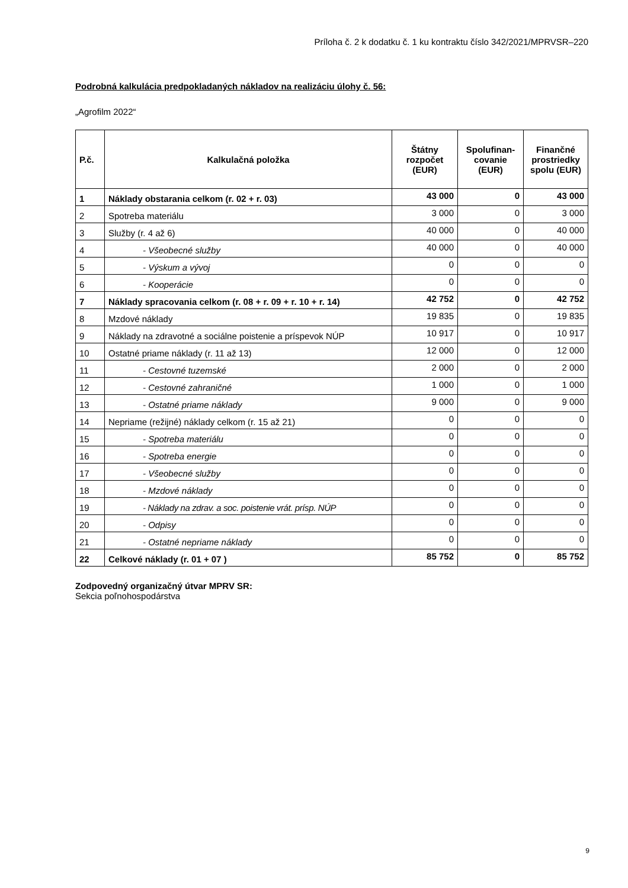Príloha č. 2 k dodatku č. 1 ku kontraktu číslo 342/2021/MPRVSR–220
Podrobná kalkulácia predpokladaných nákladov na realizáciu úlohy č. 56:
„Agrofilm 2022“
| P.č. | Kalkulačná položka | Štátny rozpočet (EUR) | Spolufinan-covanie (EUR) | Finančné prostriedky spolu (EUR) |
| --- | --- | --- | --- | --- |
| 1 | Náklady obstarania celkom (r. 02 + r. 03) | 43 000 | 0 | 43 000 |
| 2 | Spotreba materiálu | 3 000 | 0 | 3 000 |
| 3 | Služby (r. 4 až 6) | 40 000 | 0 | 40 000 |
| 4 | - Všeobecné služby | 40 000 | 0 | 40 000 |
| 5 | - Výskum a vývoj | 0 | 0 | 0 |
| 6 | - Kooperácie | 0 | 0 | 0 |
| 7 | Náklady spracovania celkom (r. 08 + r. 09 + r. 10 + r. 14) | 42 752 | 0 | 42 752 |
| 8 | Mzdové náklady | 19 835 | 0 | 19 835 |
| 9 | Náklady na zdravotné a sociálne poistenie a príspevok NÚP | 10 917 | 0 | 10 917 |
| 10 | Ostatné priame náklady (r. 11 až 13) | 12 000 | 0 | 12 000 |
| 11 | - Cestovné tuzemské | 2 000 | 0 | 2 000 |
| 12 | - Cestovné zahraničné | 1 000 | 0 | 1 000 |
| 13 | - Ostatné priame náklady | 9 000 | 0 | 9 000 |
| 14 | Nepriame (režijné) náklady celkom (r. 15 až 21) | 0 | 0 | 0 |
| 15 | - Spotreba materiálu | 0 | 0 | 0 |
| 16 | - Spotreba energie | 0 | 0 | 0 |
| 17 | - Všeobecné služby | 0 | 0 | 0 |
| 18 | - Mzdové náklady | 0 | 0 | 0 |
| 19 | - Náklady na zdrav. a soc. poistenie vrát. prísp. NÚP | 0 | 0 | 0 |
| 20 | - Odpisy | 0 | 0 | 0 |
| 21 | - Ostatné nepriame náklady | 0 | 0 | 0 |
| 22 | Celkové náklady (r. 01 + 07 ) | 85 752 | 0 | 85 752 |
Zodpovedný organizačný útvar MPRV SR:
Sekcia poľnohospodárstva
9